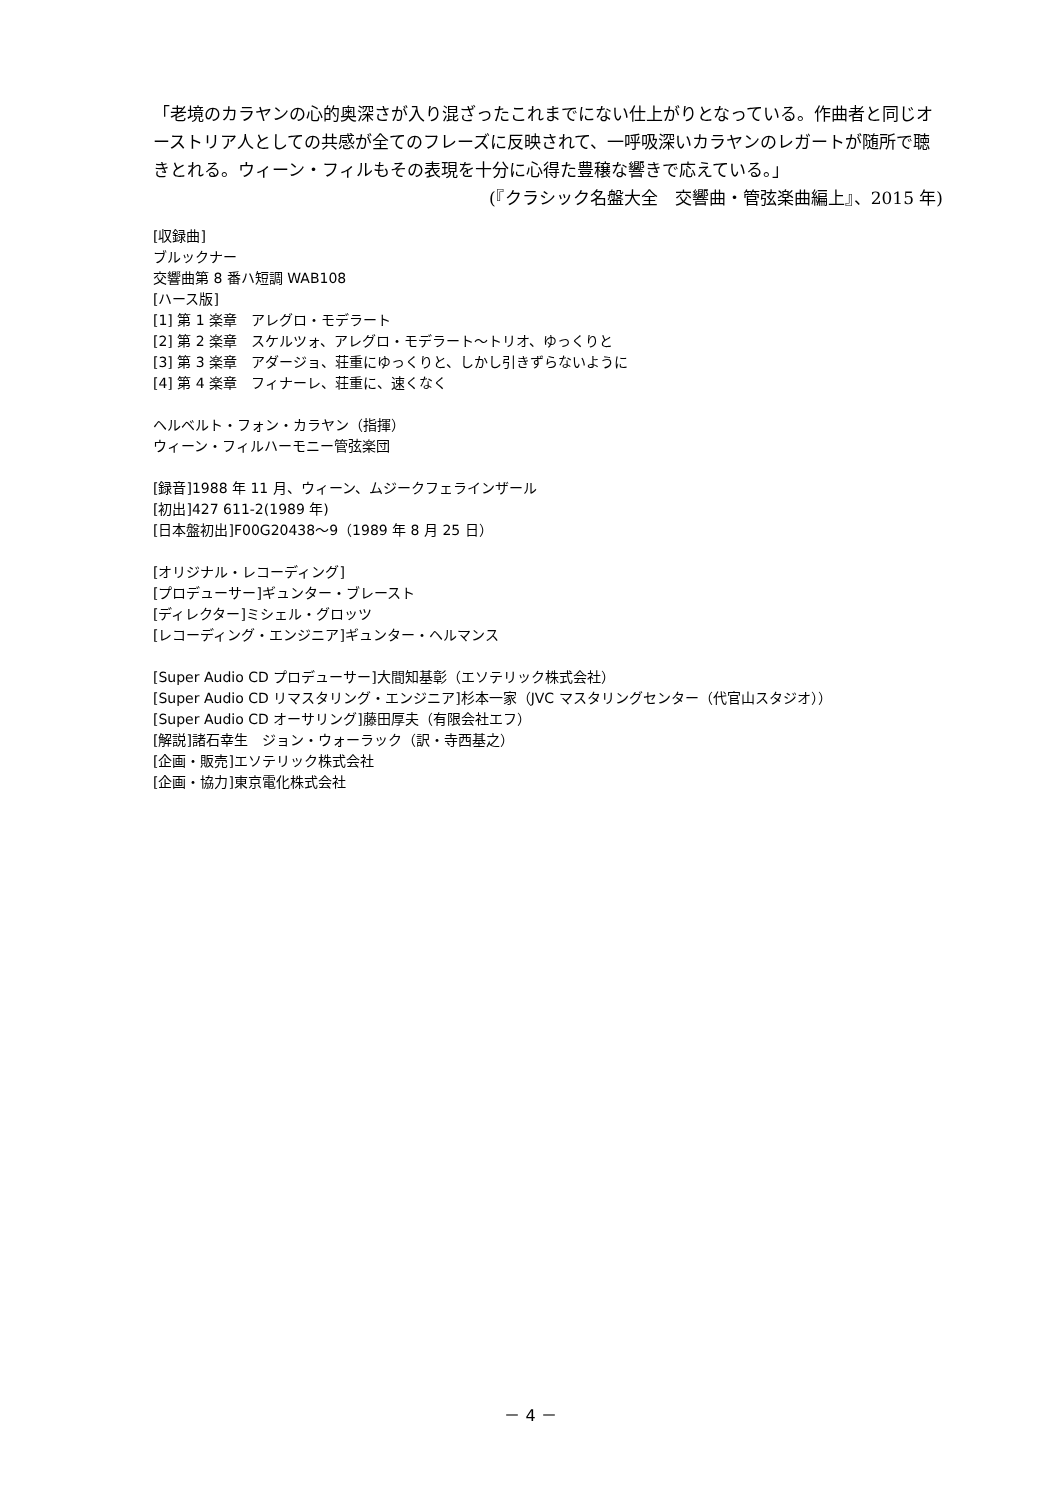「老境のカラヤンの心的奥深さが入り混ざったこれまでにない仕上がりとなっている。作曲者と同じオーストリア人としての共感が全てのフレーズに反映されて、一呼吸深いカラヤンのレガートが随所で聴きとれる。ウィーン・フィルもその表現を十分に心得た豊穣な響きで応えている。」
(『クラシック名盤大全　交響曲・管弦楽曲編上』、2015 年)
[収録曲]
ブルックナー
交響曲第 8 番ハ短調 WAB108
[ハース版]
[1] 第 1 楽章　アレグロ・モデラート
[2] 第 2 楽章　スケルツォ、アレグロ・モデラート～トリオ、ゆっくりと
[3] 第 3 楽章　アダージョ、荘重にゆっくりと、しかし引きずらないように
[4] 第 4 楽章　フィナーレ、荘重に、速くなく
ヘルベルト・フォン・カラヤン（指揮）
ウィーン・フィルハーモニー管弦楽団
[録音]1988 年 11 月、ウィーン、ムジークフェラインザール
[初出]427 611-2(1989 年)
[日本盤初出]F00G20438～9（1989 年 8 月 25 日）
[オリジナル・レコーディング]
[プロデューサー]ギュンター・ブレースト
[ディレクター]ミシェル・グロッツ
[レコーディング・エンジニア]ギュンター・ヘルマンス
[Super Audio CD プロデューサー]大間知基彰（エソテリック株式会社）
[Super Audio CD リマスタリング・エンジニア]杉本一家（JVC マスタリングセンター（代官山スタジオ））
[Super Audio CD オーサリング]藤田厚夫（有限会社エフ）
[解説]諸石幸生　ジョン・ウォーラック（訳・寺西基之）
[企画・販売]エソテリック株式会社
[企画・協力]東京電化株式会社
－ 4 －